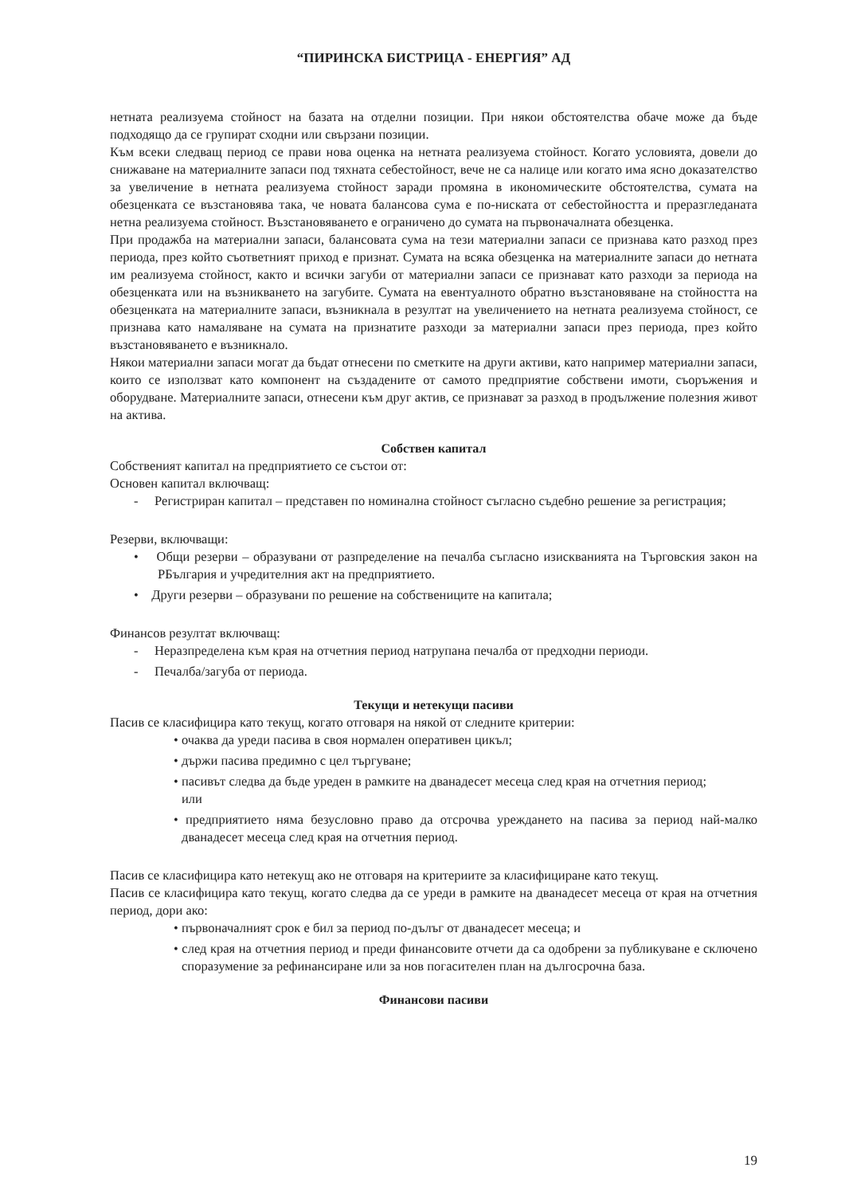“ПИРИНСКА БИСТРИЦА - ЕНЕРГИЯ” АД
нетната реализуема стойност на базата на отделни позиции. При някои обстоятелства обаче може да бъде подходящо да се групират сходни или свързани позиции.
Към всеки следващ период се прави нова оценка на нетната реализуема стойност. Когато условията, довели до снижаване на материалните запаси под тяхната себестойност, вече не са налице или когато има ясно доказателство за увеличение в нетната реализуема стойност заради промяна в икономическите обстоятелства, сумата на обезценката се възстановява така, че новата балансова сума е по-ниската от себестойността и преразгледаната нетна реализуема стойност. Възстановяването е ограничено до сумата на първоначалната обезценка.
При продажба на материални запаси, балансовата сума на тези материални запаси се признава като разход през периода, през който съответният приход е признат. Сумата на всяка обезценка на материалните запаси до нетната им реализуема стойност, както и всички загуби от материални запаси се признават като разходи за периода на обезценката или на възникването на загубите. Сумата на евентуалното обратно възстановяване на стойността на обезценката на материалните запаси, възникнала в резултат на увеличението на нетната реализуема стойност, се признава като намаляване на сумата на признатите разходи за материални запаси през периода, през който възстановяването е възникнало.
Някои материални запаси могат да бъдат отнесени по сметките на други активи, като например материални запаси, които се използват като компонент на създадените от самото предприятие собствени имоти, съоръжения и оборудване. Материалните запаси, отнесени към друг актив, се признават за разход в продължение полезния живот на актива.
Собствен капитал
Собственият капитал на предприятието се състои от:
Основен капитал включващ:
- Регистриран капитал – представен по номинална стойност съгласно съдебно решение за регистрация;
Резерви, включващи:
• Общи резерви – образувани от разпределение на печалба съгласно изискванията на Търговския закон на РБългария и учредителния акт на предприятието.
• Други резерви – образувани по решение на собствениците на капитала;
Финансов резултат включващ:
- Неразпределена към края на отчетния период натрупана печалба от предходни периоди.
- Печалба/загуба от периода.
Текущи и нетекущи пасиви
Пасив се класифицира като текущ, когато отговаря на някой от следните критерии:
• очаква да уреди пасива в своя нормален оперативен цикъл;
• държи пасива предимно с цел търгуване;
• пасивът следва да бъде уреден в рамките на дванадесет месеца след края на отчетния период;
или
• предприятието няма безусловно право да отсрочва уреждането на пасива за период най-малко дванадесет месеца след края на отчетния период.
Пасив се класифицира като нетекущ ако не отговаря на критериите за класифициране като текущ.
Пасив се класифицира като текущ, когато следва да се уреди в рамките на дванадесет месеца от края на отчетния период, дори ако:
• първоначалният срок е бил за период по-дълъг от дванадесет месеца; и
• след края на отчетния период и преди финансовите отчети да са одобрени за публикуване е сключено споразумение за рефинансиране или за нов погасителен план на дългосрочна база.
Финансови пасиви
19